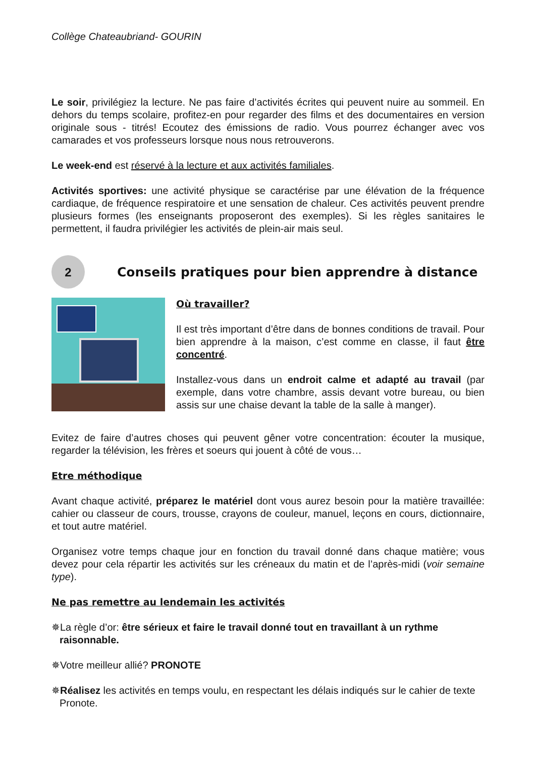Collège Chateaubriand- GOURIN
Le soir, privilégiez la lecture. Ne pas faire d’activités écrites qui peuvent nuire au sommeil. En dehors du temps scolaire, profitez-en pour regarder des films et des documentaires en version originale sous - titrés! Ecoutez des émissions de radio. Vous pourrez échanger avec vos camarades et vos professeurs lorsque nous nous retrouverons.
Le week-end est réservé à la lecture et aux activités familiales.
Activités sportives: une activité physique se caractérise par une élévation de la fréquence cardiaque, de fréquence respiratoire et une sensation de chaleur. Ces activités peuvent prendre plusieurs formes (les enseignants proposeront des exemples). Si les règles sanitaires le permettent, il faudra privilégier les activités de plein-air mais seul.
2
Conseils pratiques pour bien apprendre à distance
Où travailler?
Il est très important d’être dans de bonnes conditions de travail. Pour bien apprendre à la maison, c’est comme en classe, il faut être concentré.
Installez-vous dans un endroit calme et adapté au travail (par exemple, dans votre chambre, assis devant votre bureau, ou bien assis sur une chaise devant la table de la salle à manger).
Evitez de faire d’autres choses qui peuvent gêner votre concentration: écouter la musique, regarder la télévision, les frères et soeurs qui jouent à côté de vous…
Etre méthodique
Avant chaque activité, préparez le matériel dont vous aurez besoin pour la matière travaillée: cahier ou classeur de cours, trousse, crayons de couleur, manuel, leçons en cours, dictionnaire, et tout autre matériel.
Organisez votre temps chaque jour en fonction du travail donné dans chaque matière; vous devez pour cela répartir les activités sur les créneaux du matin et de l’après-midi (voir semaine type).
Ne pas remettre au lendemain les activités
✵La règle d’or: être sérieux et faire le travail donné tout en travaillant à un rythme raisonnable.
✵Votre meilleur allié? PRONOTE
✵Réalisez les activités en temps voulu, en respectant les délais indiqués sur le cahier de texte Pronote.